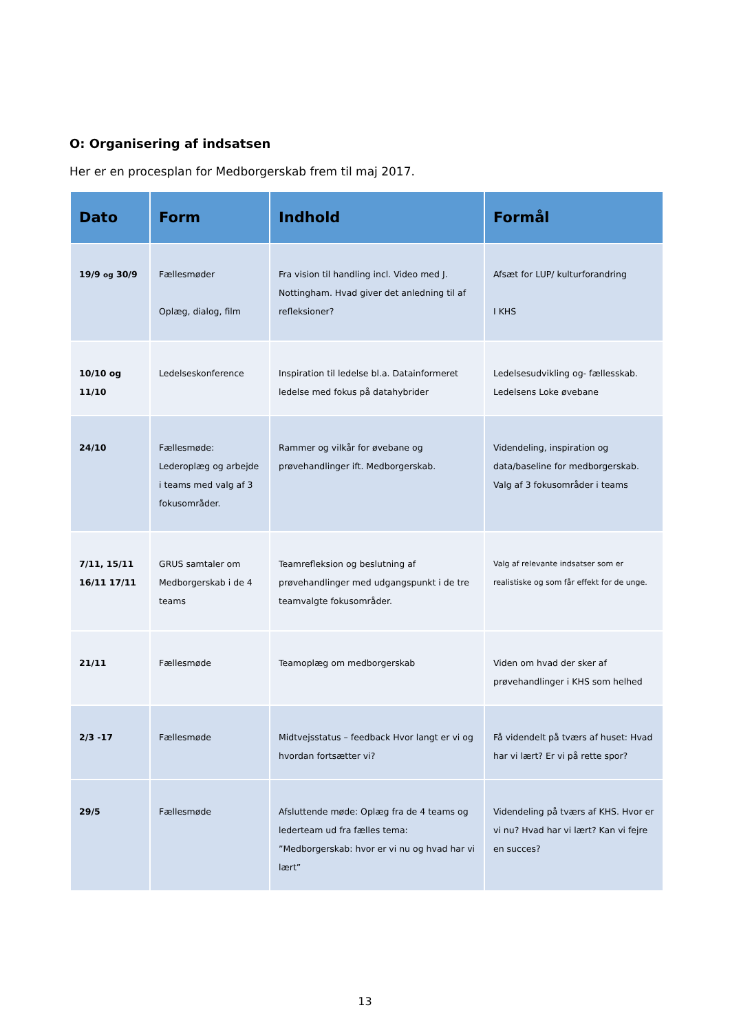O: Organisering af indsatsen
Her er en procesplan for Medborgerskab frem til maj 2017.
| Dato | Form | Indhold | Formål |
| --- | --- | --- | --- |
| 19/9 og 30/9 | Fællesmøder Oplæg, dialog, film | Fra vision til handling incl. Video med J. Nottingham. Hvad giver det anledning til af refleksioner? | Afsæt for LUP/ kulturforandring I KHS |
| 10/10 og 11/10 | Ledelseskonference | Inspiration til ledelse bl.a. Datainformeret ledelse med fokus på datahybrider | Ledelsesudvikling og- fællesskab. Ledelsens Loke øvebane |
| 24/10 | Fællesmøde: Lederoplæg og arbejde i teams med valg af 3 fokusområder. | Rammer og vilkår for øvebane og prøvehandlinger ift. Medborgerskab. | Videndeling, inspiration og data/baseline for medborgerskab. Valg af 3 fokusområder i teams |
| 7/11, 15/11 16/11 17/11 | GRUS samtaler om Medborgerskab i de 4 teams | Teamrefleksion og beslutning af prøvehandlinger med udgangspunkt i de tre teamvalgte fokusområder. | Valg af relevante indsatser som er realistiske og som får effekt for de unge. |
| 21/11 | Fællesmøde | Teamoplæg om medborgerskab | Viden om hvad der sker af prøvehandlinger i KHS som helhed |
| 2/3 -17 | Fællesmøde | Midtvejsstatus – feedback Hvor langt er vi og hvordan fortsætter vi? | Få videndelt på tværs af huset: Hvad har vi lært? Er vi på rette spor? |
| 29/5 | Fællesmøde | Afsluttende møde: Oplæg fra de 4 teams og lederteam ud fra fælles tema: ”Medborgerskab: hvor er vi nu og hvad har vi lært” | Videndeling på tværs af KHS. Hvor er vi nu? Hvad har vi lært? Kan vi fejre en succes? |
13